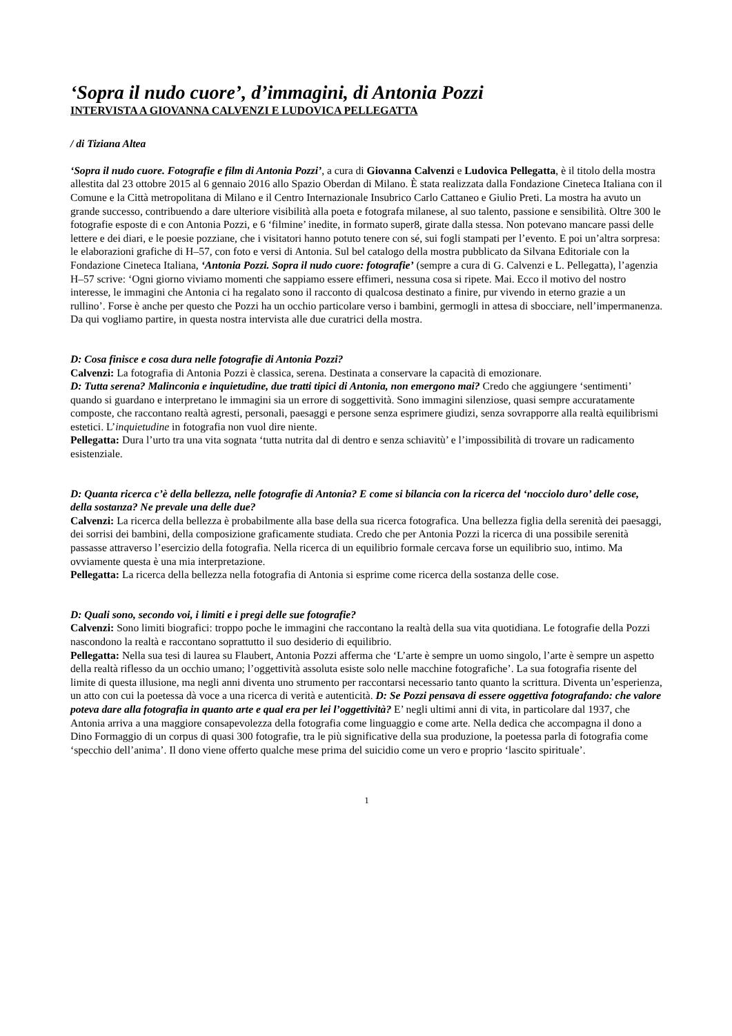‘Sopra il nudo cuore’, d’immagini, di Antonia Pozzi
INTERVISTA A GIOVANNA CALVENZI E LUDOVICA PELLEGATTA
/ di Tiziana Altea
‘Sopra il nudo cuore. Fotografie e film di Antonia Pozzi’, a cura di Giovanna Calvenzi e Ludovica Pellegatta, è il titolo della mostra allestita dal 23 ottobre 2015 al 6 gennaio 2016 allo Spazio Oberdan di Milano. È stata realizzata dalla Fondazione Cineteca Italiana con il Comune e la Città metropolitana di Milano e il Centro Internazionale Insubrico Carlo Cattaneo e Giulio Preti. La mostra ha avuto un grande successo, contribuendo a dare ulteriore visibilità alla poeta e fotografa milanese, al suo talento, passione e sensibilità. Oltre 300 le fotografie esposte di e con Antonia Pozzi, e 6 ‘filmine’ inedite, in formato super8, girate dalla stessa. Non potevano mancare passi delle lettere e dei diari, e le poesie pozziane, che i visitatori hanno potuto tenere con sé, sui fogli stampati per l’evento. E poi un’altra sorpresa: le elaborazioni grafiche di H–57, con foto e versi di Antonia. Sul bel catalogo della mostra pubblicato da Silvana Editoriale con la Fondazione Cineteca Italiana, ‘Antonia Pozzi. Sopra il nudo cuore: fotografie’ (sempre a cura di G. Calvenzi e L. Pellegatta), l’agenzia H–57 scrive: ‘Ogni giorno viviamo momenti che sappiamo essere effimeri, nessuna cosa si ripete. Mai. Ecco il motivo del nostro interesse, le immagini che Antonia ci ha regalato sono il racconto di qualcosa destinato a finire, pur vivendo in eterno grazie a un rullino’. Forse è anche per questo che Pozzi ha un occhio particolare verso i bambini, germogli in attesa di sbocciare, nell’impermanenza.
Da qui vogliamo partire, in questa nostra intervista alle due curatrici della mostra.
D: Cosa finisce e cosa dura nelle fotografie di Antonia Pozzi?
Calvenzi: La fotografia di Antonia Pozzi è classica, serena. Destinata a conservare la capacità di emozionare.
D: Tutta serena? Malinconia e inquietudine, due tratti tipici di Antonia, non emergono mai? Credo che aggiungere ‘sentimenti’ quando si guardano e interpretano le immagini sia un errore di soggettività. Sono immagini silenziose, quasi sempre accuratamente composte, che raccontano realtà agresti, personali, paesaggi e persone senza esprimere giudizi, senza sovrapporre alla realtà equilibrismi estetici. L’inquietudine in fotografia non vuol dire niente.
Pellegatta: Dura l’urto tra una vita sognata ‘tutta nutrita dal di dentro e senza schiavitù’ e l’impossibilità di trovare un radicamento esistenziale.
D: Quanta ricerca c’è della bellezza, nelle fotografie di Antonia? E come si bilancia con la ricerca del ‘nocciolo duro’ delle cose, della sostanza? Ne prevale una delle due?
Calvenzi: La ricerca della bellezza è probabilmente alla base della sua ricerca fotografica. Una bellezza figlia della serenità dei paesaggi, dei sorrisi dei bambini, della composizione graficamente studiata. Credo che per Antonia Pozzi la ricerca di una possibile serenità passasse attraverso l’esercizio della fotografia. Nella ricerca di un equilibrio formale cercava forse un equilibrio suo, intimo. Ma ovviamente questa è una mia interpretazione.
Pellegatta: La ricerca della bellezza nella fotografia di Antonia si esprime come ricerca della sostanza delle cose.
D: Quali sono, secondo voi, i limiti e i pregi delle sue fotografie?
Calvenzi: Sono limiti biografici: troppo poche le immagini che raccontano la realtà della sua vita quotidiana. Le fotografie della Pozzi nascondono la realtà e raccontano soprattutto il suo desiderio di equilibrio.
Pellegatta: Nella sua tesi di laurea su Flaubert, Antonia Pozzi afferma che ‘L’arte è sempre un uomo singolo, l’arte è sempre un aspetto della realtà riflesso da un occhio umano; l’oggettività assoluta esiste solo nelle macchine fotografiche’. La sua fotografia risente del limite di questa illusione, ma negli anni diventa uno strumento per raccontarsi necessario tanto quanto la scrittura. Diventa un’esperienza, un atto con cui la poetessa dà voce a una ricerca di verità e autenticità. D: Se Pozzi pensava di essere oggettiva fotografando: che valore poteva dare alla fotografia in quanto arte e qual era per lei l’oggettività? E’ negli ultimi anni di vita, in particolare dal 1937, che Antonia arriva a una maggiore consapevolezza della fotografia come linguaggio e come arte. Nella dedica che accompagna il dono a Dino Formaggio di un corpus di quasi 300 fotografie, tra le più significative della sua produzione, la poetessa parla di fotografia come ‘specchio dell’anima’. Il dono viene offerto qualche mese prima del suicidio come un vero e proprio ‘lascito spirituale’.
1